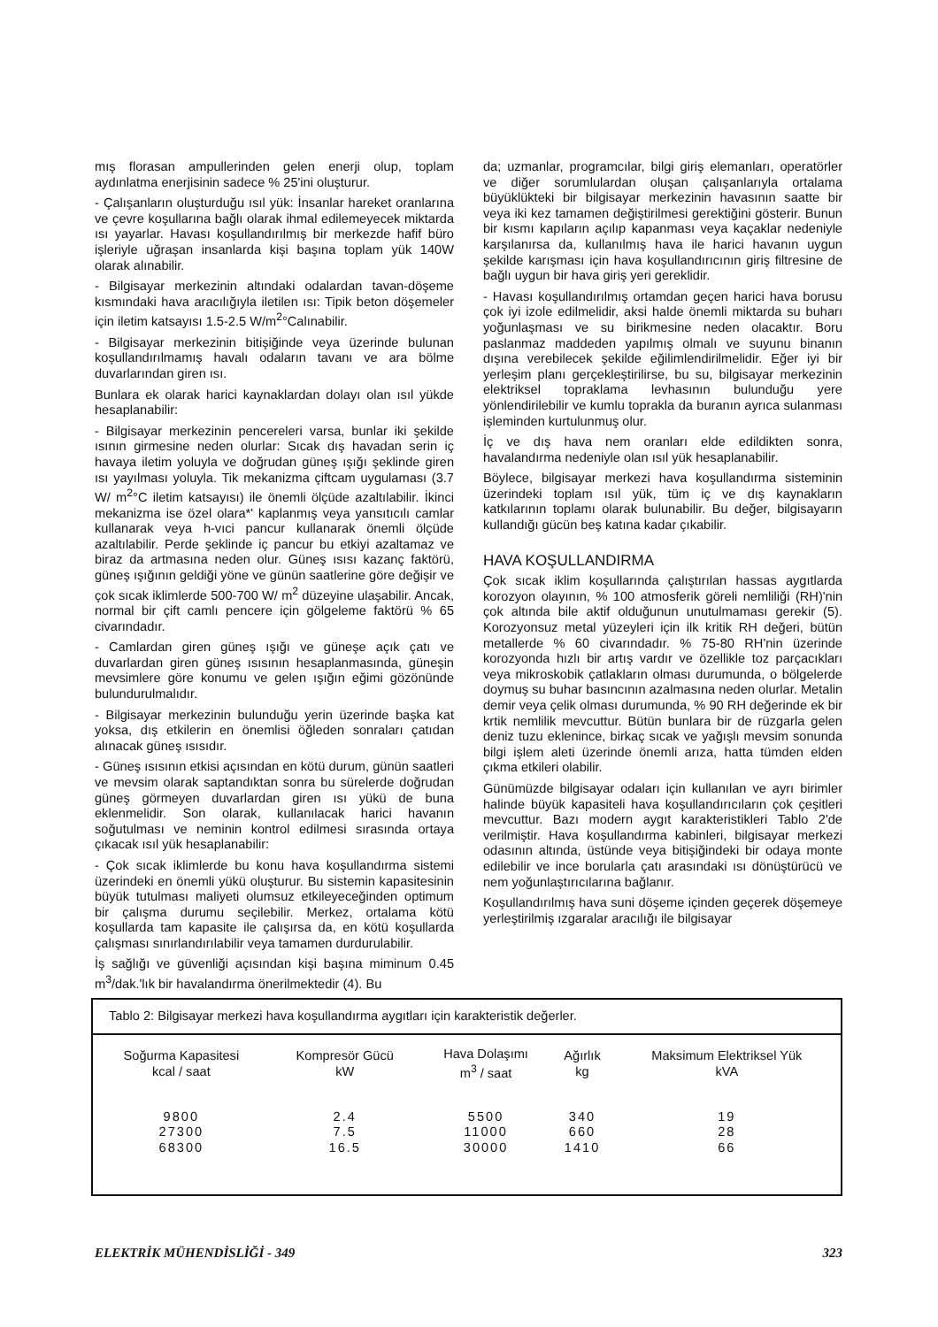mış florasan ampullerinden gelen enerji olup, toplam aydınlatma enerjisinin sadece % 25'ini oluşturur.
- Çalışanların oluşturduğu ısıl yük: İnsanlar hareket oranlarına ve çevre koşullarına bağlı olarak ihmal edilemeyecek miktarda ısı yayarlar. Havası koşullandırılmış bir merkezde hafif büro işleriyle uğraşan insanlarda kişi başına toplam yük 140W olarak alınabilir.
- Bilgisayar merkezinin altındaki odalardan tavan-döşeme kısmındaki hava aracılığıyla iletilen ısı: Tipik beton döşemeler için iletim katsayısı 1.5-2.5 W/m<sup>2</sup>°Calınabilir.
- Bilgisayar merkezinin bitişiğinde veya üzerinde bulunan koşullandırılmamış havalı odaların tavanı ve ara bölme duvarlarından giren ısı.
Bunlara ek olarak harici kaynaklardan dolayı olan ısıl yükde hesaplanabilir:
- Bilgisayar merkezinin pencereleri varsa, bunlar iki şekilde ısının girmesine neden olurlar: Sıcak dış havadan serin iç havaya iletim yoluyla ve doğrudan güneş ışığı şeklinde giren ısı yayılması yoluyla. Tik mekanizma çiftcam uygulaması (3.7 W/ m<sup>2</sup>°C iletim katsayısı) ile önemli ölçüde azaltılabilir. İkinci mekanizma ise özel olara*' kaplanmış veya yansıtıcılı camlar kullanarak veya h-vıci pancur kullanarak önemli ölçüde azaltılabilir. Perde şeklinde iç pancur bu etkiyi azaltamaz ve biraz da artmasına neden olur. Güneş ısısı kazanç faktörü, güneş ışığının geldiği yöne ve günün saatlerine göre değişir ve çok sıcak iklimlerde 500-700 W/ m<sup>2</sup> düzeyine ulaşabilir. Ancak, normal bir çift camlı pencere için gölgeleme faktörü % 65 civarındadır.
- Camlardan giren güneş ışığı ve güneşe açık çatı ve duvarlardan giren güneş ısısının hesaplanmasında, güneşin mevsimlere göre konumu ve gelen ışığın eğimi gözönünde bulundurulmalıdır.
- Bilgisayar merkezinin bulunduğu yerin üzerinde başka kat yoksa, dış etkilerin en önemlisi öğleden sonraları çatıdan alınacak güneş ısısıdır.
- Güneş ısısının etkisi açısından en kötü durum, günün saatleri ve mevsim olarak saptandıktan sonra bu sürelerde doğrudan güneş görmeyen duvarlardan giren ısı yükü de buna eklenmelidir. Son olarak, kullanılacak harici havanın soğutulması ve neminin kontrol edilmesi sırasında ortaya çıkacak ısıl yük hesaplanabilir:
- Çok sıcak iklimlerde bu konu hava koşullandırma sistemi üzerindeki en önemli yükü oluşturur. Bu sistemin kapasitesinin büyük tutulması maliyeti olumsuz etkileyeceğinden optimum bir çalışma durumu seçilebilir. Merkez, ortalama kötü koşullarda tam kapasite ile çalışırsa da, en kötü koşullarda çalışması sınırlandırılabilir veya tamamen durdurulabilir.
İş sağlığı ve güvenliği açısından kişi başına miminum 0.45 m<sup>3</sup>/dak.'lık bir havalandırma önerilmektedir (4). Bu
da; uzmanlar, programcılar, bilgi giriş elemanları, operatörler ve diğer sorumlulardan oluşan çalışanlarıyla ortalama büyüklükteki bir bilgisayar merkezinin havasının saatte bir veya iki kez tamamen değiştirilmesi gerektiğini gösterir. Bunun bir kısmı kapıların açılıp kapanması veya kaçaklar nedeniyle karşılanırsa da, kullanılmış hava ile harici havanın uygun şekilde karışması için hava koşullandırıcının giriş filtresine de bağlı uygun bir hava giriş yeri gereklidir.
- Havası koşullandırılmış ortamdan geçen harici hava borusu çok iyi izole edilmelidir, aksi halde önemli miktarda su buharı yoğunlaşması ve su birikmesine neden olacaktır. Boru paslanmaz maddeden yapılmış olmalı ve suyunu binanın dışına verebilecek şekilde eğilimlendirilmelidir. Eğer iyi bir yerleşim planı gerçekleştirilirse, bu su, bilgisayar merkezinin elektriksel topraklama levhasının bulunduğu yere yönlendirilebilir ve kumlu toprakla da buranın ayrıca sulanması işleminden kurtulunmuş olur.
İç ve dış hava nem oranları elde edildikten sonra, havalandırma nedeniyle olan ısıl yük hesaplanabilir.
Böylece, bilgisayar merkezi hava koşullandırma sisteminin üzerindeki toplam ısıl yük, tüm iç ve dış kaynakların katkılarının toplamı olarak bulunabilir. Bu değer, bilgisayarın kullandığı gücün beş katına kadar çıkabilir.
HAVA KOŞULLANDIRMA
Çok sıcak iklim koşullarında çalıştırılan hassas aygıtlarda korozyon olayının, % 100 atmosferik göreli nemliliği (RH)'nin çok altında bile aktif olduğunun unutulmaması gerekir (5). Korozyonsuz metal yüzeyleri için ilk kritik RH değeri, bütün metallerde % 60 civarındadır. % 75-80 RH'nin üzerinde korozyonda hızlı bir artış vardır ve özellikle toz parçacıkları veya mikroskobik çatlakların olması durumunda, o bölgelerde doymuş su buhar basıncının azalmasına neden olurlar. Metalin demir veya çelik olması durumunda, % 90 RH değerinde ek bir krtik nemlilik mevcuttur. Bütün bunlara bir de rüzgarla gelen deniz tuzu eklenince, birkaç sıcak ve yağışlı mevsim sonunda bilgi işlem aleti üzerinde önemli arıza, hatta tümden elden çıkma etkileri olabilir.
Günümüzde bilgisayar odaları için kullanılan ve ayrı birimler halinde büyük kapasiteli hava koşullandırıcıların çok çeşitleri mevcuttur. Bazı modern aygıt karakteristikleri Tablo 2'de verilmiştir. Hava koşullandırma kabinleri, bilgisayar merkezi odasının altında, üstünde veya bitişiğindeki bir odaya monte edilebilir ve ince borularla çatı arasındaki ısı dönüştürücü ve nem yoğunlaştırıcılarına bağlanır.
Koşullandırılmış hava suni döşeme içinden geçerek döşemeye yerleştirilmiş ızgaralar aracılığı ile bilgisayar
Tablo 2: Bilgisayar merkezi hava koşullandırma aygıtları için karakteristik değerler.
| Soğurma Kapasitesi kcal / saat | Kompresör Gücü kW | Hava Dolaşımı m<sup>3</sup> / saat | Ağırlık kg | Maksimum Elektriksel Yük kVA |
| --- | --- | --- | --- | --- |
| 9800 | 2.4 | 5500 | 340 | 19 |
| 27300 | 7.5 | 11000 | 660 | 28 |
| 68300 | 16.5 | 30000 | 1410 | 66 |
ELEKTRİK MÜHENDİSLİĞİ - 349 323